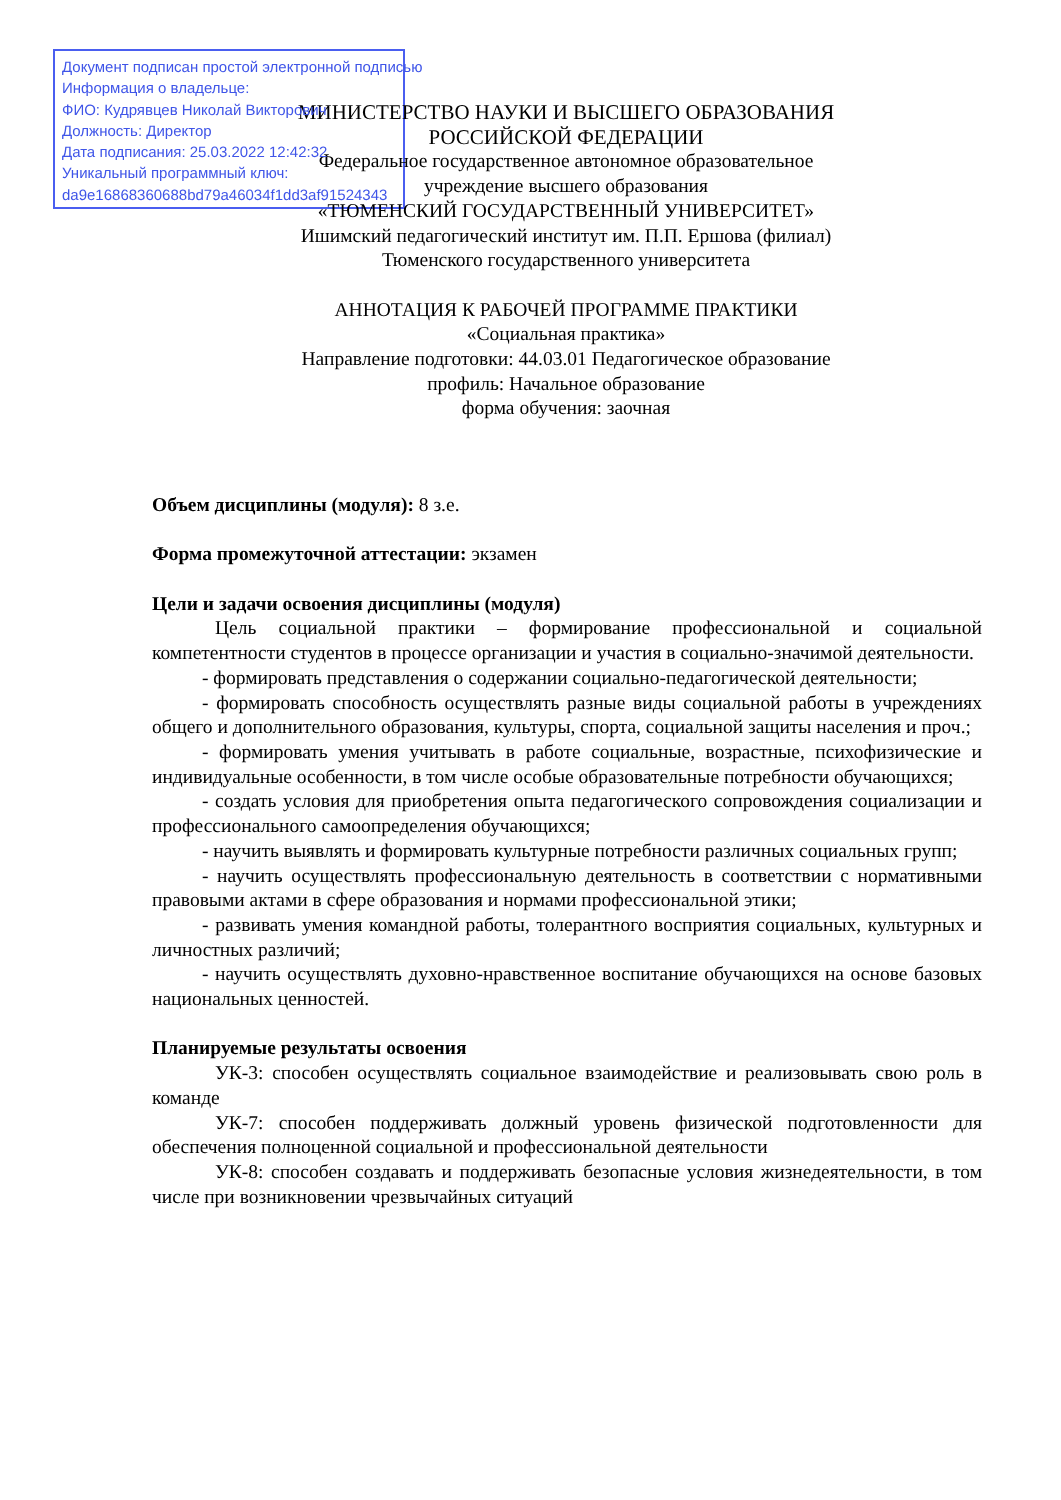Документ подписан простой электронной подписью
Информация о владельце:
ФИО: Кудрявцев Николай Викторович
Должность: Директор
Дата подписания: 25.03.2022 12:42:32
Уникальный программный ключ:
da9e16868360688bd79a46034f1dd3af91524343
МИНИСТЕРСТВО НАУКИ И ВЫСШЕГО ОБРАЗОВАНИЯ
РОССИЙСКОЙ ФЕДЕРАЦИИ
Федеральное государственное автономное образовательное
учреждение высшего образования
«ТЮМЕНСКИЙ ГОСУДАРСТВЕННЫЙ УНИВЕРСИТЕТ»
Ишимский педагогический институт им. П.П. Ершова (филиал)
Тюменского государственного университета
АННОТАЦИЯ К РАБОЧЕЙ ПРОГРАММЕ ПРАКТИКИ
«Социальная практика»
Направление подготовки: 44.03.01 Педагогическое образование
профиль: Начальное образование
форма обучения: заочная
Объем дисциплины (модуля): 8 з.е.
Форма промежуточной аттестации: экзамен
Цели и задачи освоения дисциплины (модуля)
Цель социальной практики – формирование профессиональной и социальной компетентности студентов в процессе организации и участия в социально-значимой деятельности.
- формировать представления о содержании социально-педагогической деятельности;
- формировать способность осуществлять разные виды социальной работы в учреждениях общего и дополнительного образования, культуры, спорта, социальной защиты населения и проч.;
- формировать умения учитывать в работе социальные, возрастные, психофизические и индивидуальные особенности, в том числе особые образовательные потребности обучающихся;
- создать условия для приобретения опыта педагогического сопровождения социализации и профессионального самоопределения обучающихся;
- научить выявлять и формировать культурные потребности различных социальных групп;
- научить осуществлять профессиональную деятельность в соответствии с нормативными правовыми актами в сфере образования и нормами профессиональной этики;
- развивать умения командной работы, толерантного восприятия социальных, культурных и личностных различий;
- научить осуществлять духовно-нравственное воспитание обучающихся на основе базовых национальных ценностей.
Планируемые результаты освоения
УК-3: способен осуществлять социальное взаимодействие и реализовывать свою роль в команде
УК-7: способен поддерживать должный уровень физической подготовленности для обеспечения полноценной социальной и профессиональной деятельности
УК-8: способен создавать и поддерживать безопасные условия жизнедеятельности, в том числе при возникновении чрезвычайных ситуаций